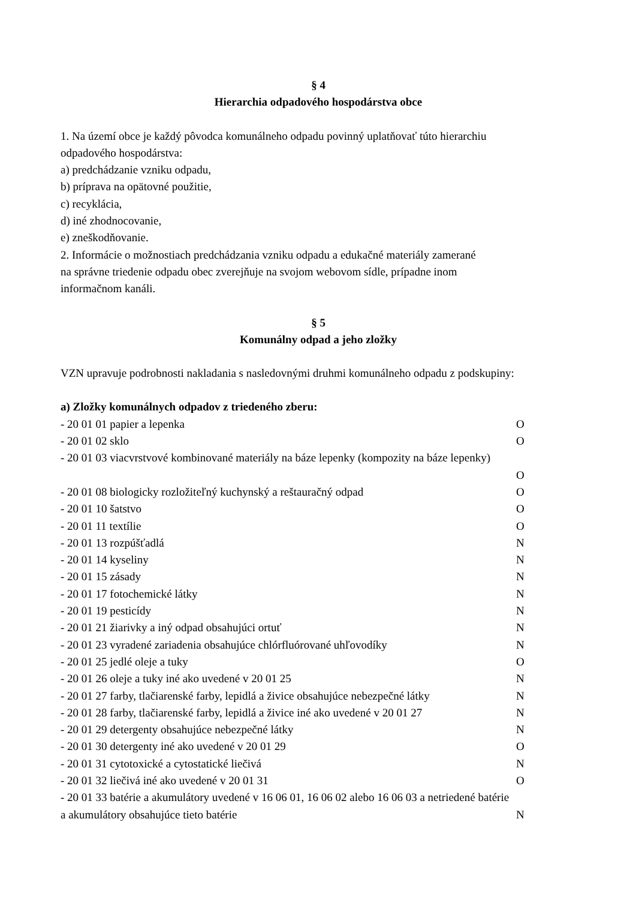§ 4
Hierarchia odpadového hospodárstva obce
1. Na území obce je každý pôvodca komunálneho odpadu povinný uplatňovať túto hierarchiu
odpadového hospodárstva:
a) predchádzanie vzniku odpadu,
b) príprava na opätovné použitie,
c) recyklácia,
d) iné zhodnocovanie,
e) zneškodňovanie.
2. Informácie o možnostiach predchádzania vzniku odpadu a edukačné materiály zamerané
na správne triedenie odpadu obec zverejňuje na svojom webovom sídle, prípadne inom
informačnom kanáli.
§ 5
Komunálny odpad a jeho zložky
VZN upravuje podrobnosti nakladania s nasledovnými druhmi komunálneho odpadu z podskupiny:
a) Zložky komunálnych odpadov z triedeného zberu:
- 20 01 01 papier a lepenka O
- 20 01 02 sklo O
- 20 01 03 viacvrstvové kombinované materiály na báze lepenky (kompozity na báze lepenky)
O
- 20 01 08 biologicky rozložiteľný kuchynský a reštauračný odpad O
- 20 01 10 šatstvo O
- 20 01 11 textílie O
- 20 01 13 rozpúšťadlá N
- 20 01 14 kyseliny N
- 20 01 15 zásady N
- 20 01 17 fotochemické látky N
- 20 01 19 pesticídy N
- 20 01 21 žiarivky a iný odpad obsahujúci ortuť N
- 20 01 23 vyradené zariadenia obsahujúce chlórfluórované uhľovodíky N
- 20 01 25 jedlé oleje a tuky O
- 20 01 26 oleje a tuky iné ako uvedené v 20 01 25 N
- 20 01 27 farby, tlačiarenské farby, lepidlá a živice obsahujúce nebezpečné látky N
- 20 01 28 farby, tlačiarenské farby, lepidlá a živice iné ako uvedené v 20 01 27 N
- 20 01 29 detergenty obsahujúce nebezpečné látky N
- 20 01 30 detergenty iné ako uvedené v 20 01 29 O
- 20 01 31 cytotoxické a cytostatické liečivá N
- 20 01 32 liečivá iné ako uvedené v 20 01 31 O
- 20 01 33 batérie a akumulátory uvedené v 16 06 01, 16 06 02 alebo 16 06 03 a netriedené batérie
a akumulátory obsahujúce tieto batérie N